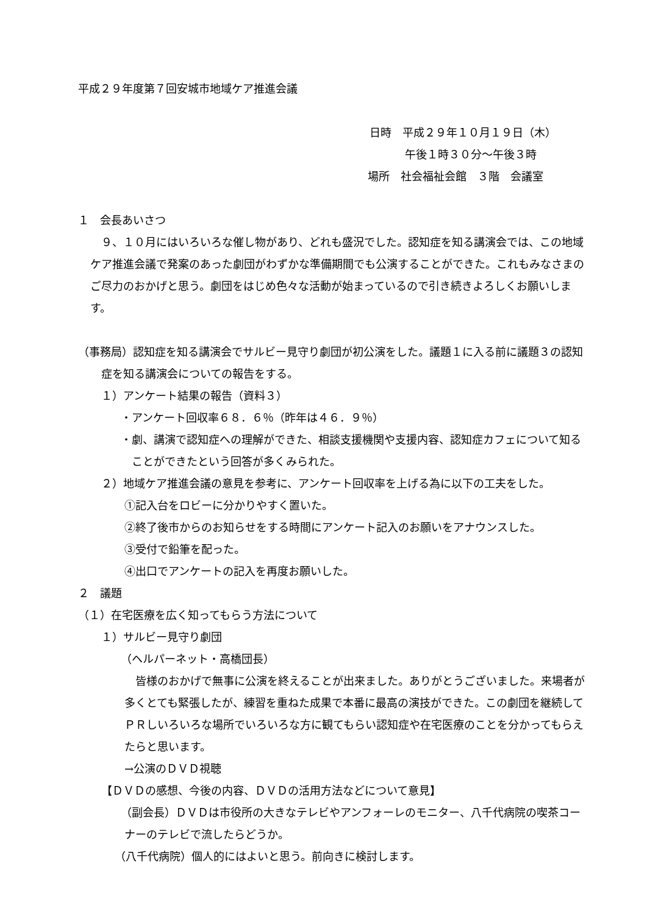平成２９年度第７回安城市地域ケア推進会議
日時　平成２９年１０月１９日（木）
午後１時３０分～午後３時
場所　社会福祉会館　３階　会議室
１　会長あいさつ
　９、１０月にはいろいろな催し物があり、どれも盛況でした。認知症を知る講演会では、この地域ケア推進会議で発案のあった劇団がわずかな準備期間でも公演することができた。これもみなさまのご尽力のおかげと思う。劇団をはじめ色々な活動が始まっているので引き続きよろしくお願いします。
（事務局）認知症を知る講演会でサルビー見守り劇団が初公演をした。議題１に入る前に議題３の認知症を知る講演会についての報告をする。
１）アンケート結果の報告（資料３）
・アンケート回収率６８．６％（昨年は４６．９％）
・劇、講演で認知症への理解ができた、相談支援機関や支援内容、認知症カフェについて知ることができたという回答が多くみられた。
２）地域ケア推進会議の意見を参考に、アンケート回収率を上げる為に以下の工夫をした。
①記入台をロビーに分かりやすく置いた。
②終了後市からのお知らせをする時間にアンケート記入のお願いをアナウンスした。
③受付で鉛筆を配った。
④出口でアンケートの記入を再度お願いした。
２　議題
（１）在宅医療を広く知ってもらう方法について
１）サルビー見守り劇団
（ヘルパーネット・高橋団長）
　皆様のおかげで無事に公演を終えることが出来ました。ありがとうございました。来場者が多くとても緊張したが、練習を重ねた成果で本番に最高の演技ができた。この劇団を継続してＰＲしいろいろな場所でいろいろな方に観てもらい認知症や在宅医療のことを分かってもらえたらと思います。
→公演のＤＶＤ視聴
【ＤＶＤの感想、今後の内容、ＤＶＤの活用方法などについて意見】
（副会長）ＤＶＤは市役所の大きなテレビやアンフォーレのモニター、八千代病院の喫茶コーナーのテレビで流したらどうか。
（八千代病院）個人的にはよいと思う。前向きに検討します。